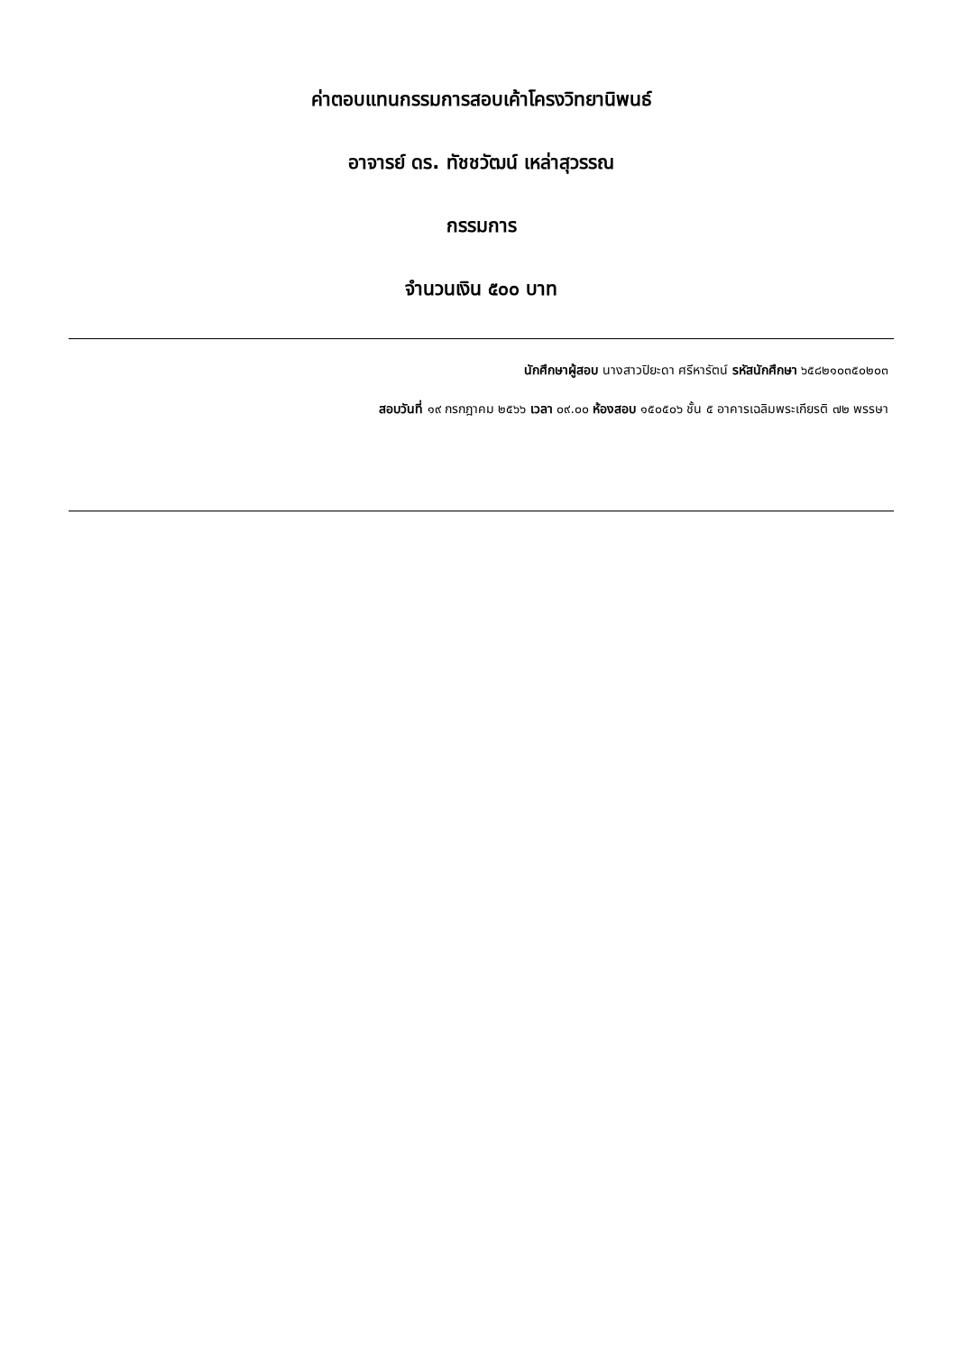ค่าตอบแทนกรรมการสอบเค้าโครงวิทยานิพนธ์
อาจารย์ ดร. ทัชชวัฒน์ เหล่าสุวรรณ
กรรมการ
จำนวนเงิน ๕๐๐ บาท
นักศึกษาผู้สอบ นางสาวปิยะดา ศรีหารัตน์ รหัสนักศึกษา ๖๕๘๒๑๐๓๕๐๒๐๓
สอบวันที่ ๑๙ กรกฎาคม ๒๕๖๖ เวลา ๐๙.๐๐ ห้องสอบ ๑๕๐๕๐๖ ชั้น ๕ อาคารเฉลิมพระเกียรติ ๗๒ พรรษา